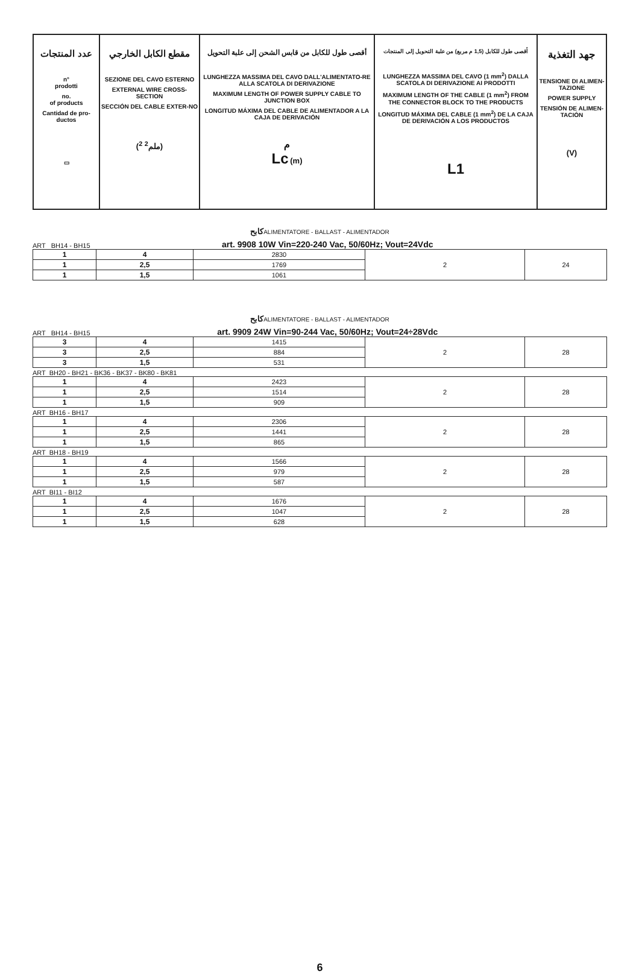| عدد المنتجات n° prodotti no. of products Cantidad de pro- ductos ▭ | مقطع الكابل الخارجي SEZIONE DEL CAVO ESTERNO EXTERNAL WIRE CROSS-SECTION SECCIÓN DEL CABLE EXTER-NO (ملم<sup>2</sup> <sup>2</sup>) | أقصى طول للكابل من قابس الشحن إلى علبة التحويل LUNGHEZZA MASSIMA DEL CAVO DALL'ALIMENTATO-RE ALLA SCATOLA DI DERIVAZIONE MAXIMUM LENGTH OF POWER SUPPLY CABLE TO JUNCTION BOX LONGITUD MÁXIMA DEL CABLE DE ALIMENTADOR A LA CAJA DE DERIVACIÓN م Lc (m) | أقصى طول للكابل (1,5 م مربع) من علبة التحويل إلى المنتجات LUNGHEZZA MASSIMA DEL CAVO (1 mm<sup>2</sup>) DALLA SCATOLA DI DERIVAZIONE AI PRODOTTI MAXIMUM LENGTH OF THE CABLE (1 mm<sup>2</sup>) FROM THE CONNECTOR BLOCK TO THE PRODUCTS LONGITUD MÁXIMA DEL CABLE (1 mm<sup>2</sup>) DE LA CAJA DE DERIVACIÓN A LOS PRODUCTOS L1 | جهد التغذية TENSIONE DI ALIMEN-TAZIONE POWER SUPPLY TENSIÓN DE ALIMEN-TACIÓN (V) |
كابحALIMENTATORE - BALLAST - ALIMENTADOR
ART BH14 - BH15 art. 9908 10W Vin=220-240 Vac, 50/60Hz; Vout=24Vdc
| 1 | 4 | 2830 | 2 | 24 |
| 1 | 2,5 | 1769 | | |
| 1 | 1,5 | 1061 | | |
كابحALIMENTATORE - BALLAST - ALIMENTADOR
ART BH14 - BH15 art. 9909 24W Vin=90-244 Vac, 50/60Hz; Vout=24÷28Vdc
| 3 | 4 | 1415 | 2 | 28 |
| 3 | 2,5 | 884 | | |
| 3 | 1,5 | 531 | | |
ART BH20 - BH21 - BK36 - BK37 - BK80 - BK81
| 1 | 4 | 2423 | 2 | 28 |
| 1 | 2,5 | 1514 | | |
| 1 | 1,5 | 909 | | |
ART BH16 - BH17
| 1 | 4 | 2306 | 2 | 28 |
| 1 | 2,5 | 1441 | | |
| 1 | 1,5 | 865 | | |
ART BH18 - BH19
| 1 | 4 | 1566 | 2 | 28 |
| 1 | 2,5 | 979 | | |
| 1 | 1,5 | 587 | | |
ART BI11 - BI12
| 1 | 4 | 1676 | 2 | 28 |
| 1 | 2,5 | 1047 | | |
| 1 | 1,5 | 628 | | |
6